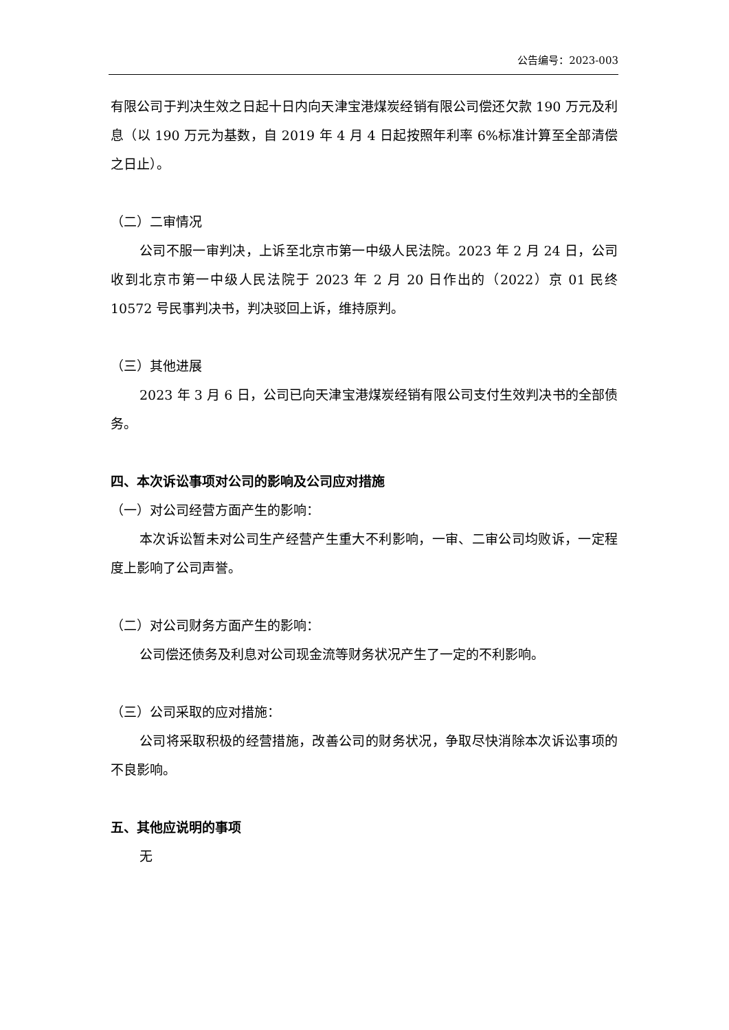公告编号：2023-003
有限公司于判决生效之日起十日内向天津宝港煤炭经销有限公司偿还欠款 190 万元及利息（以 190 万元为基数，自 2019 年 4 月 4 日起按照年利率 6%标准计算至全部清偿之日止）。
（二）二审情况
公司不服一审判决，上诉至北京市第一中级人民法院。2023 年 2 月 24 日，公司收到北京市第一中级人民法院于 2023 年 2 月 20 日作出的（2022）京 01 民终 10572 号民事判决书，判决驳回上诉，维持原判。
（三）其他进展
2023 年 3 月 6 日，公司已向天津宝港煤炭经销有限公司支付生效判决书的全部债务。
四、本次诉讼事项对公司的影响及公司应对措施
（一）对公司经营方面产生的影响：
本次诉讼暂未对公司生产经营产生重大不利影响，一审、二审公司均败诉，一定程度上影响了公司声誉。
（二）对公司财务方面产生的影响：
公司偿还债务及利息对公司现金流等财务状况产生了一定的不利影响。
（三）公司采取的应对措施：
公司将采取积极的经营措施，改善公司的财务状况，争取尽快消除本次诉讼事项的不良影响。
五、其他应说明的事项
无